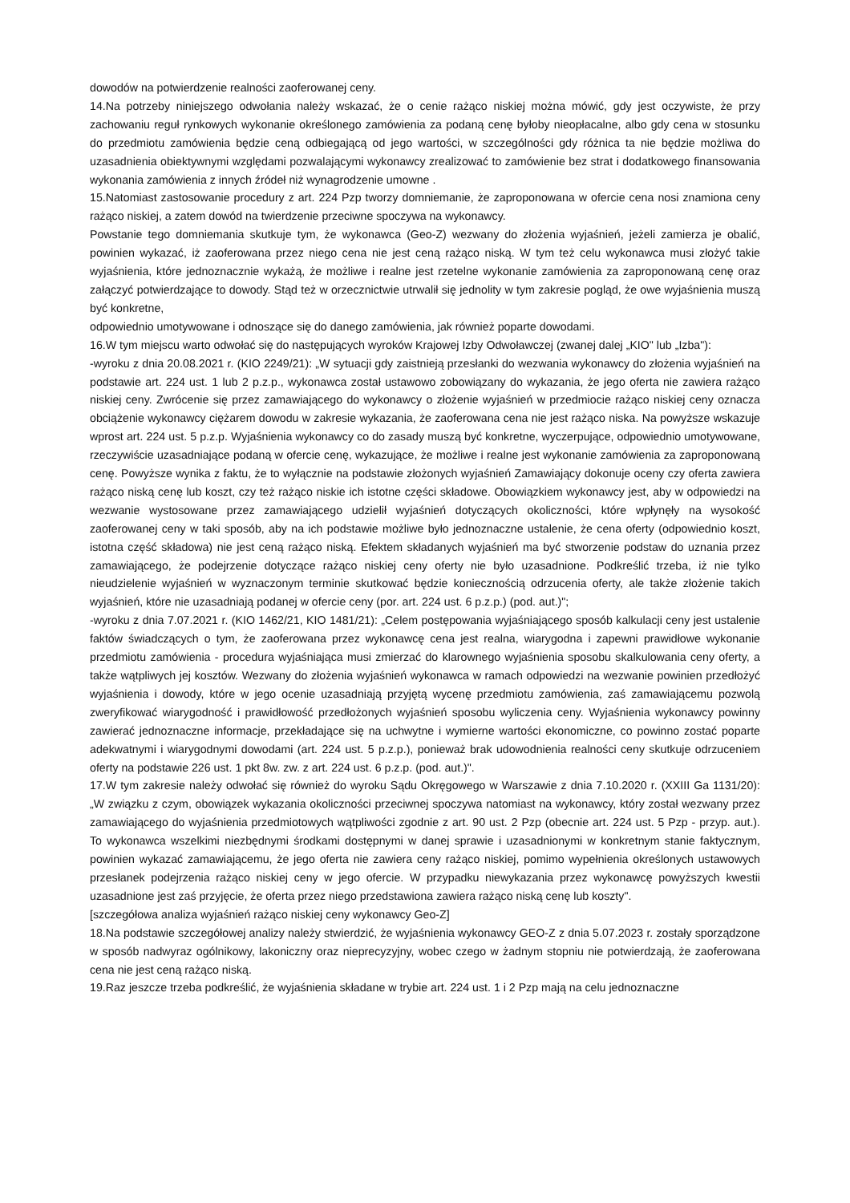dowodów na potwierdzenie realności zaoferowanej ceny.
14.Na potrzeby niniejszego odwołania należy wskazać, że o cenie rażąco niskiej można mówić, gdy jest oczywiste, że przy zachowaniu reguł rynkowych wykonanie określonego zamówienia za podaną cenę byłoby nieopłacalne, albo gdy cena w stosunku do przedmiotu zamówienia będzie ceną odbiegającą od jego wartości, w szczególności gdy różnica ta nie będzie możliwa do uzasadnienia obiektywnymi względami pozwalającymi wykonawcy zrealizować to zamówienie bez strat i dodatkowego finansowania wykonania zamówienia z innych źródeł niż wynagrodzenie umowne .
15.Natomiast zastosowanie procedury z art. 224 Pzp tworzy domniemanie, że zaproponowana w ofercie cena nosi znamiona ceny rażąco niskiej, a zatem dowód na twierdzenie przeciwne spoczywa na wykonawcy.
Powstanie tego domniemania skutkuje tym, że wykonawca (Geo-Z) wezwany do złożenia wyjaśnień, jeżeli zamierza je obalić, powinien wykazać, iż zaoferowana przez niego cena nie jest ceną rażąco niską. W tym też celu wykonawca musi złożyć takie wyjaśnienia, które jednoznacznie wykażą, że możliwe i realne jest rzetelne wykonanie zamówienia za zaproponowaną cenę oraz załączyć potwierdzające to dowody. Stąd też w orzecznictwie utrwalił się jednolity w tym zakresie pogląd, że owe wyjaśnienia muszą być konkretne,
odpowiednio umotywowane i odnoszące się do danego zamówienia, jak również poparte dowodami.
16.W tym miejscu warto odwołać się do następujących wyroków Krajowej Izby Odwoławczej (zwanej dalej „KIO" lub „Izba"):
-wyroku z dnia 20.08.2021 r. (KIO 2249/21): „W sytuacji gdy zaistnieją przesłanki do wezwania wykonawcy do złożenia wyjaśnień na podstawie art. 224 ust. 1 lub 2 p.z.p., wykonawca został ustawowo zobowiązany do wykazania, że jego oferta nie zawiera rażąco niskiej ceny. Zwrócenie się przez zamawiającego do wykonawcy o złożenie wyjaśnień w przedmiocie rażąco niskiej ceny oznacza obciążenie wykonawcy ciężarem dowodu w zakresie wykazania, że zaoferowana cena nie jest rażąco niska. Na powyższe wskazuje wprost art. 224 ust. 5 p.z.p. Wyjaśnienia wykonawcy co do zasady muszą być konkretne, wyczerpujące, odpowiednio umotywowane, rzeczywiście uzasadniające podaną w ofercie cenę, wykazujące, że możliwe i realne jest wykonanie zamówienia za zaproponowaną cenę. Powyższe wynika z faktu, że to wyłącznie na podstawie złożonych wyjaśnień Zamawiający dokonuje oceny czy oferta zawiera rażąco niską cenę lub koszt, czy też rażąco niskie ich istotne części składowe. Obowiązkiem wykonawcy jest, aby w odpowiedzi na wezwanie wystosowane przez zamawiającego udzielił wyjaśnień dotyczących okoliczności, które wpłynęły na wysokość zaoferowanej ceny w taki sposób, aby na ich podstawie możliwe było jednoznaczne ustalenie, że cena oferty (odpowiednio koszt, istotna część składowa) nie jest ceną rażąco niską. Efektem składanych wyjaśnień ma być stworzenie podstaw do uznania przez zamawiającego, że podejrzenie dotyczące rażąco niskiej ceny oferty nie było uzasadnione. Podkreślić trzeba, iż nie tylko nieudzielenie wyjaśnień w wyznaczonym terminie skutkować będzie koniecznością odrzucenia oferty, ale także złożenie takich wyjaśnień, które nie uzasadniają podanej w ofercie ceny (por. art. 224 ust. 6 p.z.p.) (pod. aut.)";
-wyroku z dnia 7.07.2021 r. (KIO 1462/21, KIO 1481/21): „Celem postępowania wyjaśniającego sposób kalkulacji ceny jest ustalenie faktów świadczących o tym, że zaoferowana przez wykonawcę cena jest realna, wiarygodna i zapewni prawidłowe wykonanie przedmiotu zamówienia - procedura wyjaśniająca musi zmierzać do klarownego wyjaśnienia sposobu skalkulowania ceny oferty, a także wątpliwych jej kosztów. Wezwany do złożenia wyjaśnień wykonawca w ramach odpowiedzi na wezwanie powinien przedłożyć wyjaśnienia i dowody, które w jego ocenie uzasadniają przyjętą wycenę przedmiotu zamówienia, zaś zamawiającemu pozwolą zweryfikować wiarygodność i prawidłowość przedłożonych wyjaśnień sposobu wyliczenia ceny. Wyjaśnienia wykonawcy powinny zawierać jednoznaczne informacje, przekładające się na uchwytne i wymierne wartości ekonomiczne, co powinno zostać poparte adekwatnymi i wiarygodnymi dowodami (art. 224 ust. 5 p.z.p.), ponieważ brak udowodnienia realności ceny skutkuje odrzuceniem oferty na podstawie 226 ust. 1 pkt 8w. zw. z art. 224 ust. 6 p.z.p. (pod. aut.)".
17.W tym zakresie należy odwołać się również do wyroku Sądu Okręgowego w Warszawie z dnia 7.10.2020 r. (XXIII Ga 1131/20): „W związku z czym, obowiązek wykazania okoliczności przeciwnej spoczywa natomiast na wykonawcy, który został wezwany przez zamawiającego do wyjaśnienia przedmiotowych wątpliwości zgodnie z art. 90 ust. 2 Pzp (obecnie art. 224 ust. 5 Pzp - przyp. aut.). To wykonawca wszelkimi niezbędnymi środkami dostępnymi w danej sprawie i uzasadnionymi w konkretnym stanie faktycznym, powinien wykazać zamawiającemu, że jego oferta nie zawiera ceny rażąco niskiej, pomimo wypełnienia określonych ustawowych przesłanek podejrzenia rażąco niskiej ceny w jego ofercie. W przypadku niewykazania przez wykonawcę powyższych kwestii uzasadnione jest zaś przyjęcie, że oferta przez niego przedstawiona zawiera rażąco niską cenę lub koszty".
[szczegółowa analiza wyjaśnień rażąco niskiej ceny wykonawcy Geo-Z]
18.Na podstawie szczegółowej analizy należy stwierdzić, że wyjaśnienia wykonawcy GEO-Z z dnia 5.07.2023 r. zostały sporządzone w sposób nadwyraz ogólnikowy, lakoniczny oraz nieprecyzyjny, wobec czego w żadnym stopniu nie potwierdzają, że zaoferowana cena nie jest ceną rażąco niską.
19.Raz jeszcze trzeba podkreślić, że wyjaśnienia składane w trybie art. 224 ust. 1 i 2 Pzp mają na celu jednoznaczne